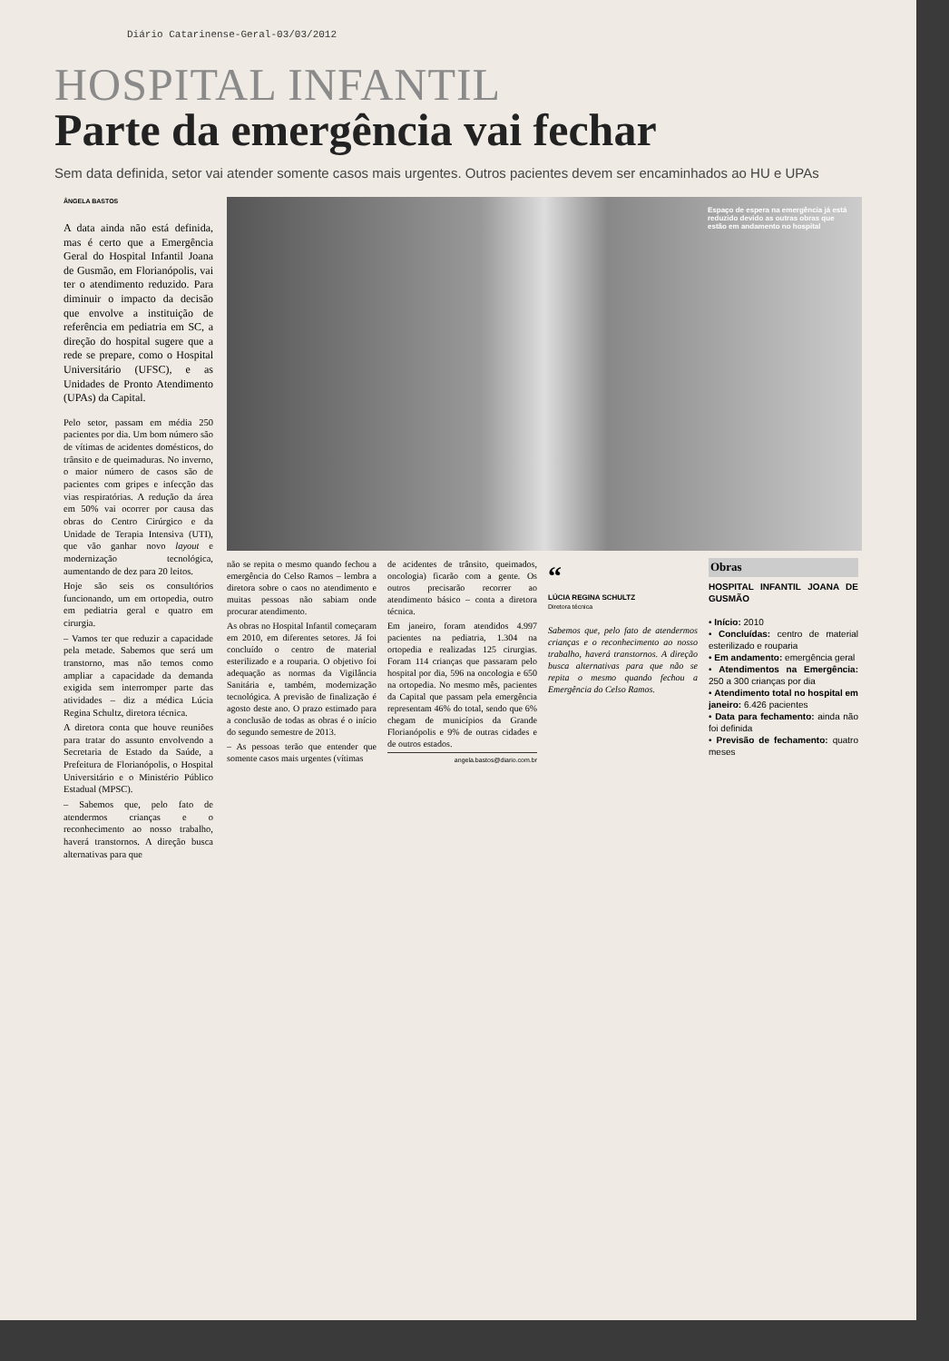Diário Catarinense-Geral-03/03/2012
HOSPITAL INFANTIL
Parte da emergência vai fechar
Sem data definida, setor vai atender somente casos mais urgentes. Outros pacientes devem ser encaminhados ao HU e UPAs
ÂNGELA BASTOS
A data ainda não está definida, mas é certo que a Emergência Geral do Hospital Infantil Joana de Gusmão, em Florianópolis, vai ter o atendimento reduzido. Para diminuir o impacto da decisão que envolve a instituição de referência em pediatria em SC, a direção do hospital sugere que a rede se prepare, como o Hospital Universitário (UFSC), e as Unidades de Pronto Atendimento (UPAs) da Capital.
Pelo setor, passam em média 250 pacientes por dia. Um bom número são de vítimas de acidentes domésticos, do trânsito e de queimaduras. No inverno, o maior número de casos são de pacientes com gripes e infecção das vias respiratórias. A redução da área em 50% vai ocorrer por causa das obras do Centro Cirúrgico e da Unidade de Terapia Intensiva (UTI), que vão ganhar novo layout e modernização tecnológica, aumentando de dez para 20 leitos.
Hoje são seis os consultórios funcionando, um em ortopedia, outro em pediatria geral e quatro em cirurgia.
– Vamos ter que reduzir a capacidade pela metade. Sabemos que será um transtorno, mas não temos como ampliar a capacidade da demanda exigida sem interromper parte das atividades – diz a médica Lúcia Regina Schultz, diretora técnica.
A diretora conta que houve reuniões para tratar do assunto envolvendo a Secretaria de Estado da Saúde, a Prefeitura de Florianópolis, o Hospital Universitário e o Ministério Público Estadual (MPSC).
– Sabemos que, pelo fato de atendermos crianças e o reconhecimento ao nosso trabalho, haverá transtornos. A direção busca alternativas para que
Espaço de espera na emergência já está reduzido devido as outras obras que estão em andamento no hospital
não se repita o mesmo quando fechou a emergência do Celso Ramos – lembra a diretora sobre o caos no atendimento e muitas pessoas não sabiam onde procurar atendimento.
As obras no Hospital Infantil começaram em 2010, em diferentes setores. Já foi concluído o centro de material esterilizado e a rouparia. O objetivo foi adequação as normas da Vigilância Sanitária e, também, modernização tecnológica. A previsão de finalização é agosto deste ano. O prazo estimado para a conclusão de todas as obras é o início do segundo semestre de 2013.
– As pessoas terão que entender que somente casos mais urgentes (vítimas
de acidentes de trânsito, queimados, oncologia) ficarão com a gente. Os outros precisarão recorrer ao atendimento básico – conta a diretora técnica.
Em janeiro, foram atendidos 4.997 pacientes na pediatria, 1.304 na ortopedia e realizadas 125 cirurgias. Foram 114 crianças que passaram pelo hospital por dia, 596 na oncologia e 650 na ortopedia. No mesmo mês, pacientes da Capital que passam pela emergência representam 46% do total, sendo que 6% chegam de municípios da Grande Florianópolis e 9% de outras cidades e de outros estados.
angela.bastos@diario.com.br
“
LÚCIA REGINA SCHULTZ
Diretora técnica
Sabemos que, pelo fato de atendermos crianças e o reconhecimento ao nosso trabalho, haverá transtornos. A direção busca alternativas para que não se repita o mesmo quando fechou a Emergência do Celso Ramos.
Obras
HOSPITAL INFANTIL JOANA DE GUSMÃO
• Início: 2010
• Concluídas: centro de material esterilizado e rouparia
• Em andamento: emergência geral
• Atendimentos na Emergência: 250 a 300 crianças por dia
• Atendimento total no hospital em janeiro: 6.426 pacientes
• Data para fechamento: ainda não foi definida
• Previsão de fechamento: quatro meses